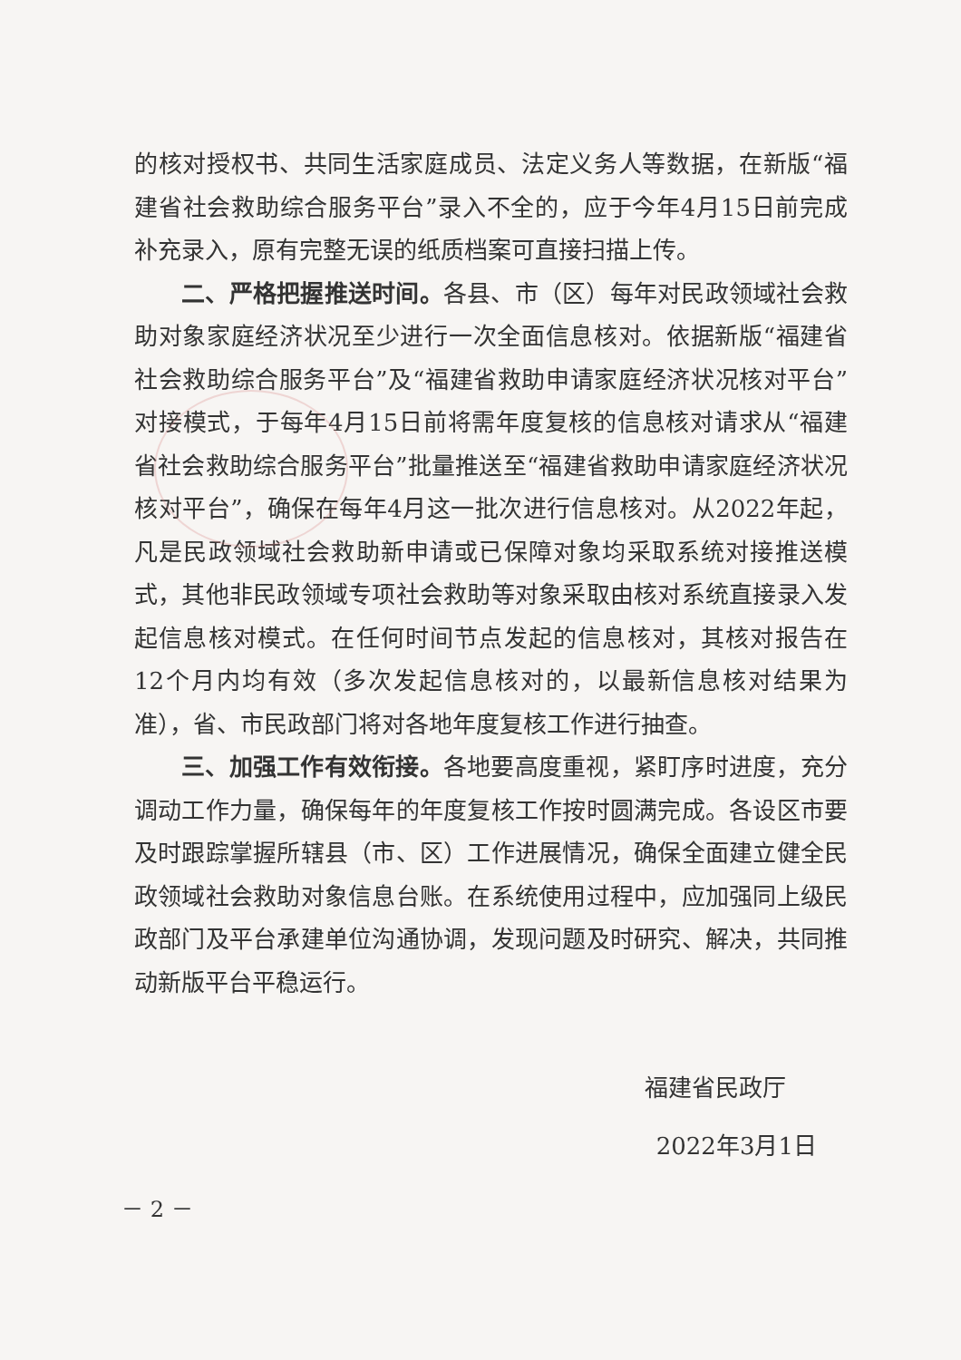的核对授权书、共同生活家庭成员、法定义务人等数据，在新版“福建省社会救助综合服务平台”录入不全的，应于今年4月15日前完成补充录入，原有完整无误的纸质档案可直接扫描上传。
二、严格把握推送时间。各县、市（区）每年对民政领域社会救助对象家庭经济状况至少进行一次全面信息核对。依据新版“福建省社会救助综合服务平台”及“福建省救助申请家庭经济状况核对平台”对接模式，于每年4月15日前将需年度复核的信息核对请求从“福建省社会救助综合服务平台”批量推送至“福建省救助申请家庭经济状况核对平台”，确保在每年4月这一批次进行信息核对。从2022年起，凡是民政领域社会救助新申请或已保障对象均采取系统对接推送模式，其他非民政领域专项社会救助等对象采取由核对系统直接录入发起信息核对模式。在任何时间节点发起的信息核对，其核对报告在12个月内均有效（多次发起信息核对的，以最新信息核对结果为准），省、市民政部门将对各地年度复核工作进行抽查。
三、加强工作有效衔接。各地要高度重视，紧盯序时进度，充分调动工作力量，确保每年的年度复核工作按时圆满完成。各设区市要及时跟踪掌握所辖县（市、区）工作进展情况，确保全面建立健全民政领域社会救助对象信息台账。在系统使用过程中，应加强同上级民政部门及平台承建单位沟通协调，发现问题及时研究、解决，共同推动新版平台平稳运行。
福建省民政厅
2022年3月1日
－ 2 －